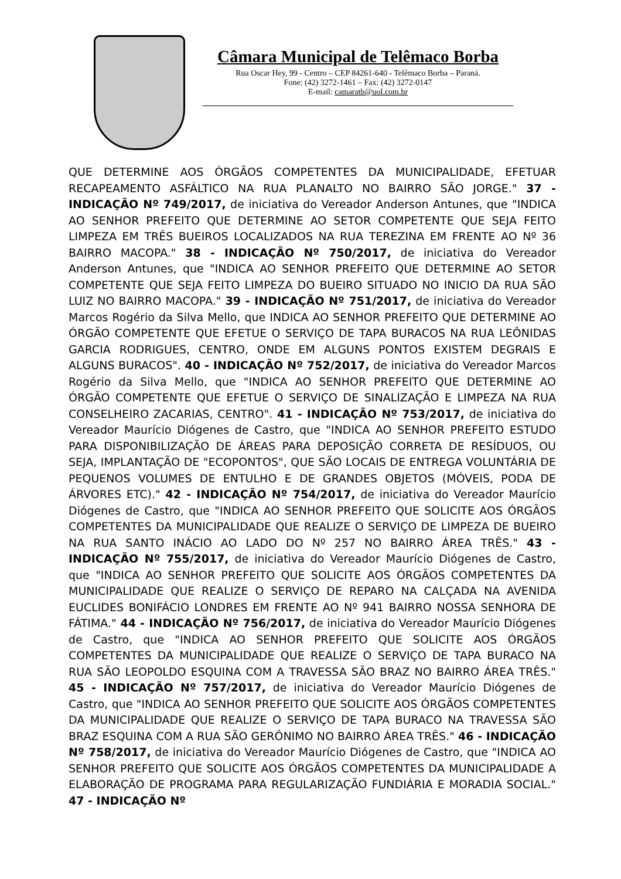Câmara Municipal de Telêmaco Borba
Rua Oscar Hey, 99 - Centro – CEP 84261-640 - Telêmaco Borba – Paraná.
Fone: (42) 3272-1461 – Fax: (42) 3272-0147
E-mail: camaratb@uol.com.br
QUE DETERMINE AOS ÓRGÃOS COMPETENTES DA MUNICIPALIDADE, EFETUAR RECAPEAMENTO ASFÁLTICO NA RUA PLANALTO NO BAIRRO SÃO JORGE." 37 - INDICAÇÃO Nº 749/2017, de iniciativa do Vereador Anderson Antunes, que "INDICA AO SENHOR PREFEITO QUE DETERMINE AO SETOR COMPETENTE QUE SEJA FEITO LIMPEZA EM TRÊS BUEIROS LOCALIZADOS NA RUA TEREZINA EM FRENTE AO Nº 36 BAIRRO MACOPA." 38 - INDICAÇÃO Nº 750/2017, de iniciativa do Vereador Anderson Antunes, que "INDICA AO SENHOR PREFEITO QUE DETERMINE AO SETOR COMPETENTE QUE SEJA FEITO LIMPEZA DO BUEIRO SITUADO NO INICIO DA RUA SÃO LUIZ NO BAIRRO MACOPA." 39 - INDICAÇÃO Nº 751/2017, de iniciativa do Vereador Marcos Rogério da Silva Mello, que INDICA AO SENHOR PREFEITO QUE DETERMINE AO ÓRGÃO COMPETENTE QUE EFETUE O SERVIÇO DE TAPA BURACOS NA RUA LEÔNIDAS GARCIA RODRIGUES, CENTRO, ONDE EM ALGUNS PONTOS EXISTEM DEGRAIS E ALGUNS BURACOS". 40 - INDICAÇÃO Nº 752/2017, de iniciativa do Vereador Marcos Rogério da Silva Mello, que "INDICA AO SENHOR PREFEITO QUE DETERMINE AO ÓRGÃO COMPETENTE QUE EFETUE O SERVIÇO DE SINALIZAÇÃO E LIMPEZA NA RUA CONSELHEIRO ZACARIAS, CENTRO". 41 - INDICAÇÃO Nº 753/2017, de iniciativa do Vereador Maurício Diógenes de Castro, que "INDICA AO SENHOR PREFEITO ESTUDO PARA DISPONIBILIZAÇÃO DE ÁREAS PARA DEPOSIÇÃO CORRETA DE RESÍDUOS, OU SEJA, IMPLANTAÇÃO DE "ECOPONTOS", QUE SÃO LOCAIS DE ENTREGA VOLUNTÁRIA DE PEQUENOS VOLUMES DE ENTULHO E DE GRANDES OBJETOS (MÓVEIS, PODA DE ÁRVORES ETC)." 42 - INDICAÇÃO Nº 754/2017, de iniciativa do Vereador Maurício Diógenes de Castro, que "INDICA AO SENHOR PREFEITO QUE SOLICITE AOS ÓRGÃOS COMPETENTES DA MUNICIPALIDADE QUE REALIZE O SERVIÇO DE LIMPEZA DE BUEIRO NA RUA SANTO INÁCIO AO LADO DO Nº 257 NO BAIRRO ÁREA TRÊS." 43 - INDICAÇÃO Nº 755/2017, de iniciativa do Vereador Maurício Diógenes de Castro, que "INDICA AO SENHOR PREFEITO QUE SOLICITE AOS ÓRGÃOS COMPETENTES DA MUNICIPALIDADE QUE REALIZE O SERVIÇO DE REPARO NA CALÇADA NA AVENIDA EUCLIDES BONIFÁCIO LONDRES EM FRENTE AO Nº 941 BAIRRO NOSSA SENHORA DE FÁTIMA." 44 - INDICAÇÃO Nº 756/2017, de iniciativa do Vereador Maurício Diógenes de Castro, que "INDICA AO SENHOR PREFEITO QUE SOLICITE AOS ÓRGÃOS COMPETENTES DA MUNICIPALIDADE QUE REALIZE O SERVIÇO DE TAPA BURACO NA RUA SÃO LEOPOLDO ESQUINA COM A TRAVESSA SÃO BRAZ NO BAIRRO ÁREA TRÊS." 45 - INDICAÇÃO Nº 757/2017, de iniciativa do Vereador Maurício Diógenes de Castro, que "INDICA AO SENHOR PREFEITO QUE SOLICITE AOS ÓRGÃOS COMPETENTES DA MUNICIPALIDADE QUE REALIZE O SERVIÇO DE TAPA BURACO NA TRAVESSA SÃO BRAZ ESQUINA COM A RUA SÃO GERÔNIMO NO BAIRRO ÁREA TRÊS." 46 - INDICAÇÃO Nº 758/2017, de iniciativa do Vereador Maurício Diógenes de Castro, que "INDICA AO SENHOR PREFEITO QUE SOLICITE AOS ÓRGÃOS COMPETENTES DA MUNICIPALIDADE A ELABORAÇÃO DE PROGRAMA PARA REGULARIZAÇÃO FUNDIÁRIA E MORADIA SOCIAL." 47 - INDICAÇÃO Nº